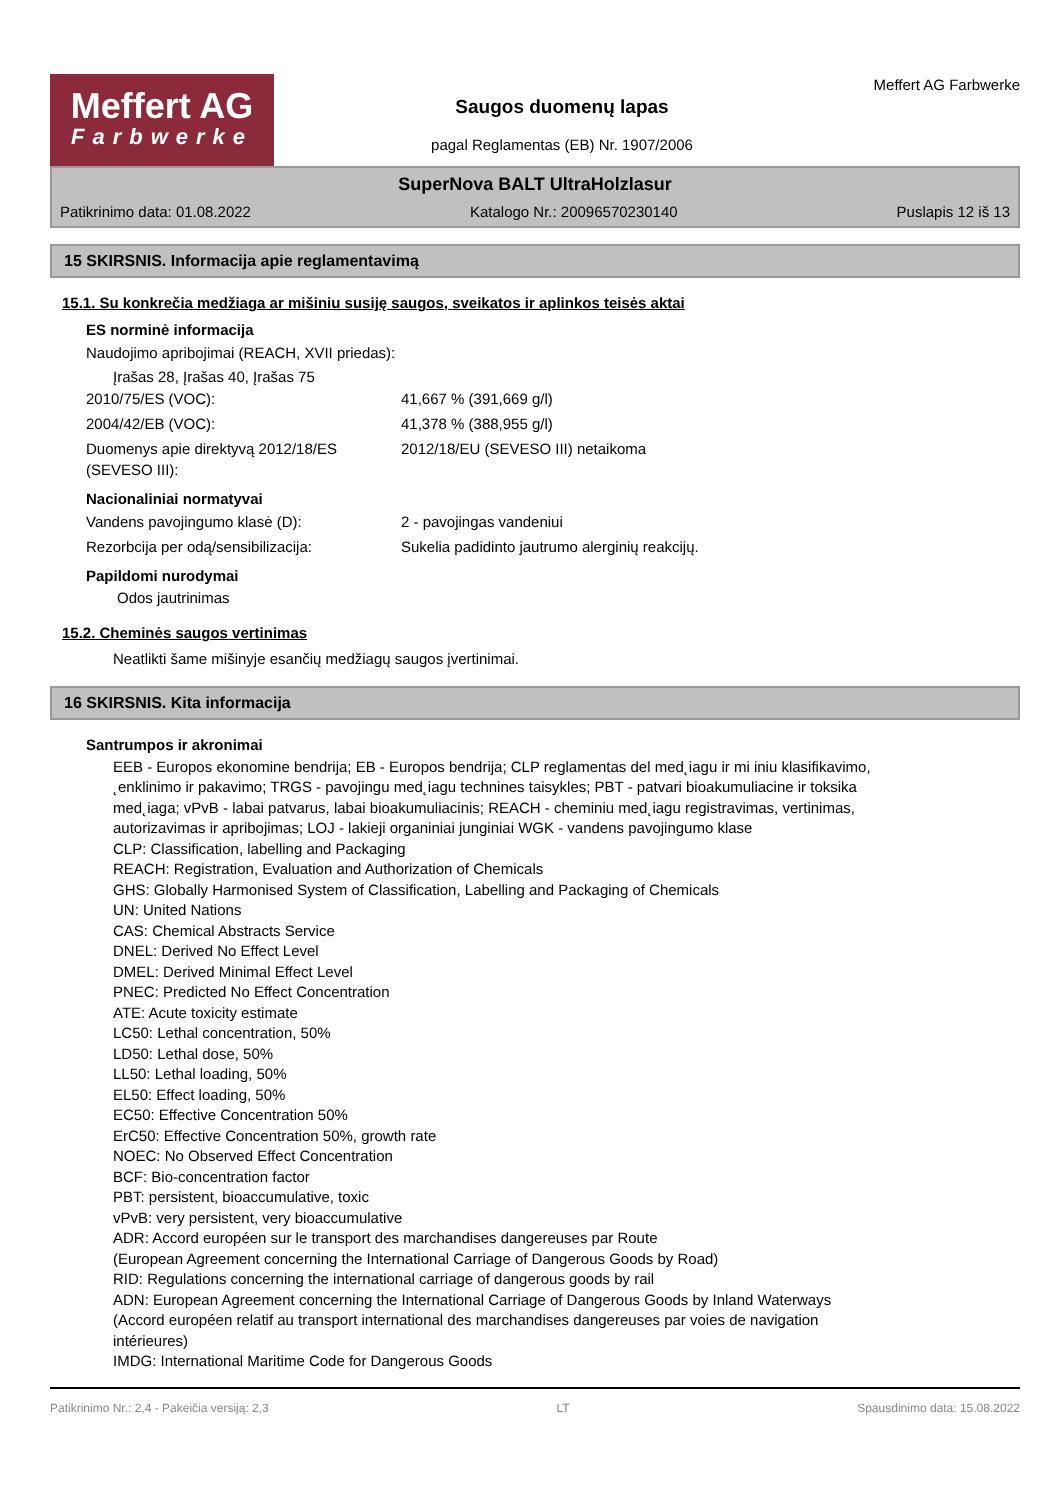Meffert AG
Farbwerke
Saugos duomenų lapas
pagal Reglamentas (EB) Nr. 1907/2006
Meffert AG Farbwerke
SuperNova BALT UltraHolzlasur
Patikrinimo data: 01.08.2022 Katalogo Nr.: 20096570230140 Puslapis 12 iš 13
15 SKIRSNIS. Informacija apie reglamentavimą
15.1. Su konkrečia medžiaga ar mišiniu susiję saugos, sveikatos ir aplinkos teisės aktai
ES norminė informacija
Naudojimo apribojimai (REACH, XVII priedas):
Įrašas 28, Įrašas 40, Įrašas 75
2010/75/ES (VOC): 41,667 % (391,669 g/l)
2004/42/EB (VOC): 41,378 % (388,955 g/l)
Duomenys apie direktyvą 2012/18/ES (SEVESO III): 2012/18/EU (SEVESO III) netaikoma
Nacionaliniai normatyvai
Vandens pavojingumo klasė (D): 2 - pavojingas vandeniui
Rezorbcija per odą/sensibilizacija: Sukelia padidinto jautrumo alerginių reakcijų.
Papildomi nurodymai
Odos jautrinimas
15.2. Cheminės saugos vertinimas
Neatlikti šame mišinyje esančių medžiagų saugos įvertinimai.
16 SKIRSNIS. Kita informacija
Santrumpos ir akronimai
EEB - Europos ekonomine bendrija; EB - Europos bendrija; CLP reglamentas del med˛iagu ir mi iniu klasifikavimo, ˛enklinimo ir pakavimo; TRGS - pavojingu med˛iagu technines taisykles; PBT - patvari bioakumuliacine ir toksika med˛iaga; vPvB - labai patvarus, labai bioakumuliacinis; REACH - cheminiu med˛iagu registravimas, vertinimas, autorizavimas ir apribojimas; LOJ - lakieji organiniai junginiai WGK - vandens pavojingumo klase
CLP: Classification, labelling and Packaging
REACH: Registration, Evaluation and Authorization of Chemicals
GHS: Globally Harmonised System of Classification, Labelling and Packaging of Chemicals
UN: United Nations
CAS: Chemical Abstracts Service
DNEL: Derived No Effect Level
DMEL: Derived Minimal Effect Level
PNEC: Predicted No Effect Concentration
ATE: Acute toxicity estimate
LC50: Lethal concentration, 50%
LD50: Lethal dose, 50%
LL50: Lethal loading, 50%
EL50: Effect loading, 50%
EC50: Effective Concentration 50%
ErC50: Effective Concentration 50%, growth rate
NOEC: No Observed Effect Concentration
BCF: Bio-concentration factor
PBT: persistent, bioaccumulative, toxic
vPvB: very persistent, very bioaccumulative
ADR: Accord européen sur le transport des marchandises dangereuses par Route
(European Agreement concerning the International Carriage of Dangerous Goods by Road)
RID: Regulations concerning the international carriage of dangerous goods by rail
ADN: European Agreement concerning the International Carriage of Dangerous Goods by Inland Waterways (Accord européen relatif au transport international des marchandises dangereuses par voies de navigation intérieures)
IMDG: International Maritime Code for Dangerous Goods
Patikrinimo Nr.: 2,4 - Pakeičia versiją: 2,3 LT Spausdinimo data: 15.08.2022